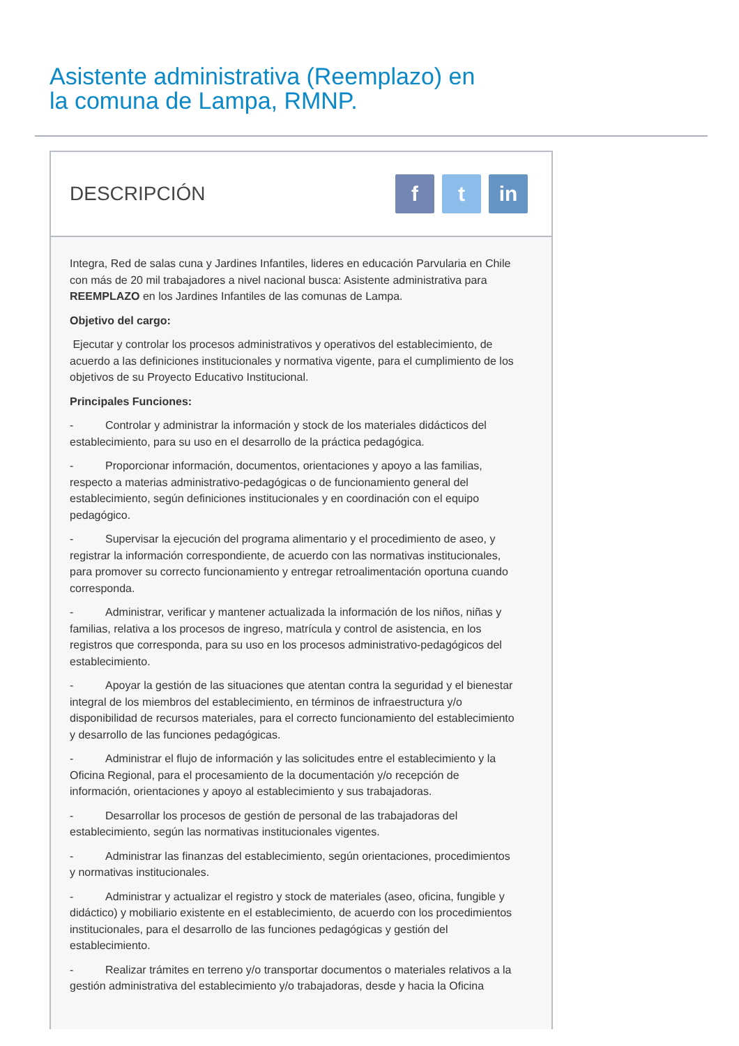Asistente administrativa (Reemplazo) en la comuna de Lampa, RMNP.
DESCRIPCIÓN
f t in
Integra, Red de salas cuna y Jardines Infantiles, lideres en educación Parvularia en Chile con más de 20 mil trabajadores a nivel nacional busca: Asistente administrativa para REEMPLAZO en los Jardines Infantiles de las comunas de Lampa.
Objetivo del cargo:
Ejecutar y controlar los procesos administrativos y operativos del establecimiento, de acuerdo a las definiciones institucionales y normativa vigente, para el cumplimiento de los objetivos de su Proyecto Educativo Institucional.
Principales Funciones:
- Controlar y administrar la información y stock de los materiales didácticos del establecimiento, para su uso en el desarrollo de la práctica pedagógica.
- Proporcionar información, documentos, orientaciones y apoyo a las familias, respecto a materias administrativo-pedagógicas o de funcionamiento general del establecimiento, según definiciones institucionales y en coordinación con el equipo pedagógico.
- Supervisar la ejecución del programa alimentario y el procedimiento de aseo, y registrar la información correspondiente, de acuerdo con las normativas institucionales, para promover su correcto funcionamiento y entregar retroalimentación oportuna cuando corresponda.
- Administrar, verificar y mantener actualizada la información de los niños, niñas y familias, relativa a los procesos de ingreso, matrícula y control de asistencia, en los registros que corresponda, para su uso en los procesos administrativo-pedagógicos del establecimiento.
- Apoyar la gestión de las situaciones que atentan contra la seguridad y el bienestar integral de los miembros del establecimiento, en términos de infraestructura y/o disponibilidad de recursos materiales, para el correcto funcionamiento del establecimiento y desarrollo de las funciones pedagógicas.
- Administrar el flujo de información y las solicitudes entre el establecimiento y la Oficina Regional, para el procesamiento de la documentación y/o recepción de información, orientaciones y apoyo al establecimiento y sus trabajadoras.
- Desarrollar los procesos de gestión de personal de las trabajadoras del establecimiento, según las normativas institucionales vigentes.
- Administrar las finanzas del establecimiento, según orientaciones, procedimientos y normativas institucionales.
- Administrar y actualizar el registro y stock de materiales (aseo, oficina, fungible y didáctico) y mobiliario existente en el establecimiento, de acuerdo con los procedimientos institucionales, para el desarrollo de las funciones pedagógicas y gestión del establecimiento.
- Realizar trámites en terreno y/o transportar documentos o materiales relativos a la gestión administrativa del establecimiento y/o trabajadoras, desde y hacia la Oficina